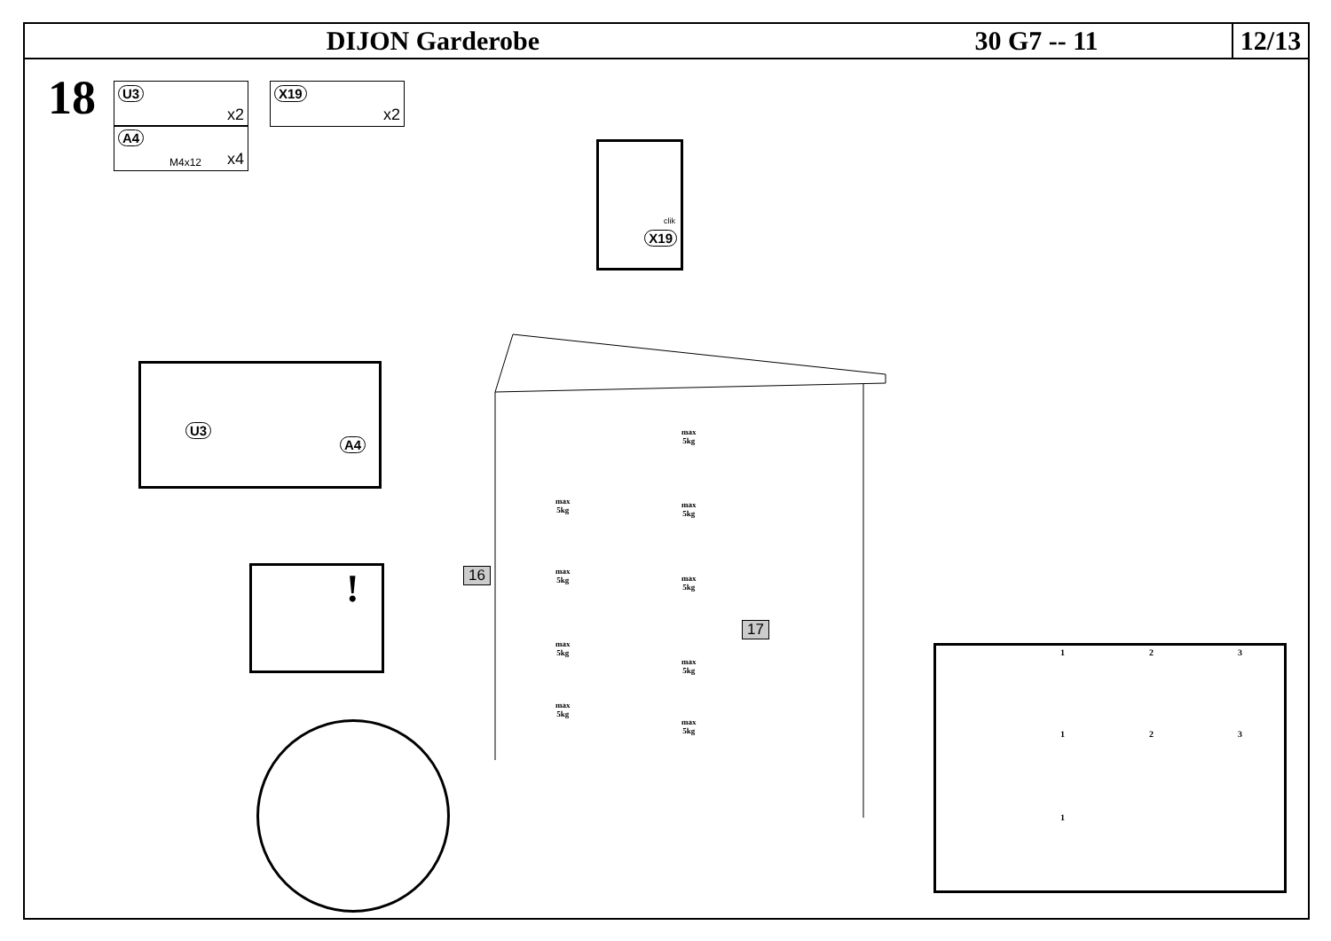DIJON Garderobe 30 G7 -- 11
12/13
18 U3
x2
A4
M4x12 x4
X19
x2
X19
clik
U3
A4
! 16
17
max
5kg
max
5kg
max
5kg
max
5kg
max
5kg
max
5kg
max
5kg
max
5kg
max
5kg
1 2 3
1 2 3
1